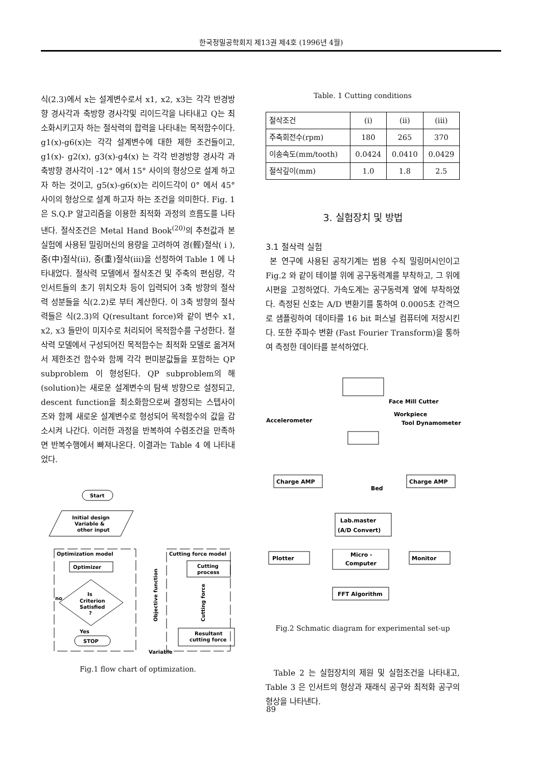한국정밀공학회지 제13권 제4호 (1996년 4월)
식(2.3)에서 x는 설계변수로서 x1, x2, x3는 각각 반경방향 경사각과 축방향 경사각및 리이드각을 나타내고 Q는 최소화시키고자 하는 절삭력의 합력을 나타내는 목적함수이다. g1(x)-g6(x)는 각각 설계변수에 대한 제한 조건들이고, g1(x)- g2(x), g3(x)-g4(x) 는 각각 반경방향 경사각 과 축방향 경사각이 -12° 에서 15° 사이의 형상으로 설계 하고자 하는 것이고, g5(x)-g6(x)는 리이드각이 0° 에서 45° 사이의 형상으로 설계 하고자 하는 조건을 의미한다. Fig. 1 은 S.Q.P 알고리즘을 이용한 최적화 과정의 흐름도를 나타낸다. 절삭조건은 Metal Hand Book<sup>(20)</sup>의 추천값과 본 실험에 사용된 밀링머신의 용량을 고려하여 경(輕)절삭( i ), 중(中)절삭(ii), 중(重)절삭(iii)을 선정하여 Table 1 에 나타내었다. 절삭력 모델에서 절삭조건 및 주축의 편심량, 각 인서트들의 초기 위치오차 등이 입력되어 3축 방향의 절삭력 성분들을 식(2.2)로 부터 계산한다. 이 3축 방향의 절삭력들은 식(2.3)의 Q(resultant force)와 같이 변수 x1, x2, x3 들만이 미지수로 처리되어 목적함수를 구성한다. 절삭력 모델에서 구성되어진 목적함수는 최적화 모델로 옮겨져서 제한조건 함수와 함께 각각 편미분값들을 포함하는 QP subproblem 이 형성된다. QP subproblem의 해(solution)는 새로운 설계변수의 탐색 방향으로 설정되고, descent function을 최소화함으로써 결정되는 스텝사이즈와 함께 새로운 설계변수로 형성되어 목적함수의 값을 감소시켜 나간다. 이러한 과정을 반복하여 수렴조건을 만족하면 반복수행에서 빠져나온다. 이결과는 Table 4 에 나타내었다.
Start
Initial design
Variable &
other input
Optimization model
Optimizer
Is
Criterion
Satisfied
?
no
Yes
STOP
Objective function
Cutting force model
Cutting
process
Cutting force
Resultant
cutting force
Variable
Fig.1 flow chart of optimization.
Table. 1 Cutting conditions
| 절삭조건 | (i) | (ii) | (iii) |
| 주축회전수(rpm) | 180 | 265 | 370 |
| 이송속도(mm/tooth) | 0.0424 | 0.0410 | 0.0429 |
| 절삭깊이(mm) | 1.0 | 1.8 | 2.5 |
3. 실험장치 및 방법
3.1 절삭력 실험
본 연구에 사용된 공작기계는 범용 수직 밀링머시인이고 Fig.2 와 같이 테이블 위에 공구동력계를 부착하고, 그 위에 시편을 고정하였다. 가속도계는 공구동력계 옆에 부착하였다. 측정된 신호는 A/D 변환기를 통하여 0.0005초 간격으로 샘플링하여 데이타를 16 bit 퍼스널 컴퓨터에 저장시킨다. 또한 주파수 변환 (Fast Fourier Transform)을 통하여 측정한 데이타를 분석하였다.
Face Mill Cutter
Workpiece
Accelerometer
Tool Dynamometer
Charge AMP
Charge AMP
Bed
Lab.master
(A/D Convert)
Plotter
Micro -
Computer
Monitor
FFT Algorithm
Fig.2 Schmatic diagram for experimental set-up
Table 2 는 실험장치의 제원 및 실험조건을 나타내고, Table 3 은 인서트의 형상과 재래식 공구와 최적화 공구의 형상을 나타낸다.
89